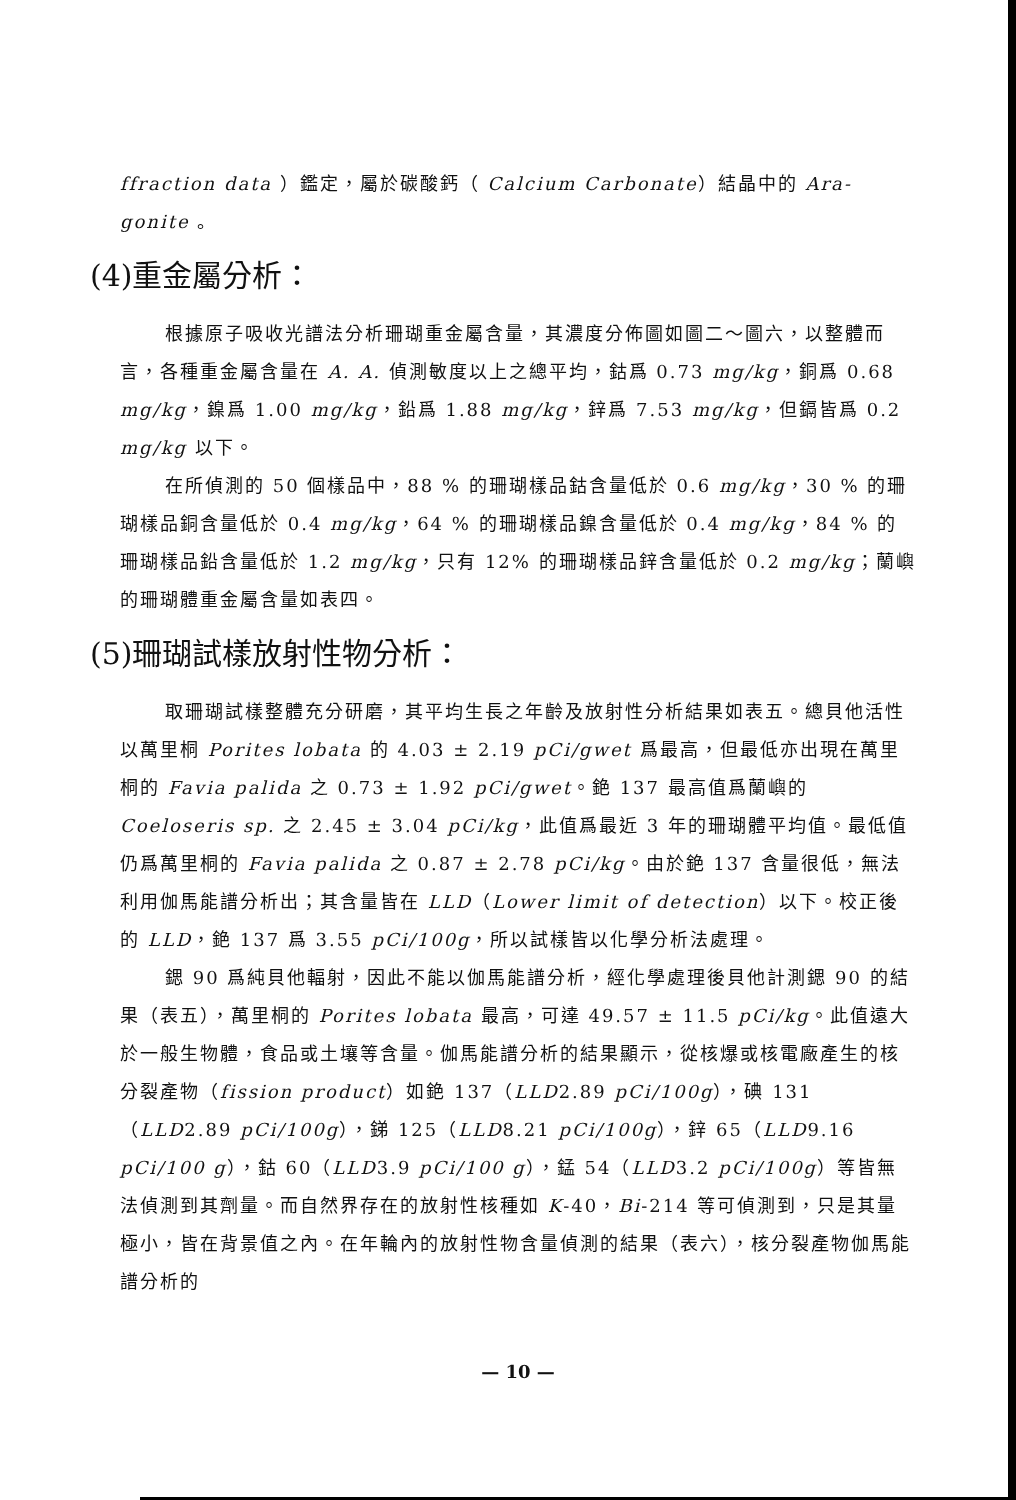ffraction data ）鑑定，屬於碳酸鈣（ Calcium Carbonate）結晶中的 Ara-gonite 。
(4)重金屬分析：
根據原子吸收光譜法分析珊瑚重金屬含量，其濃度分佈圖如圖二～圖六，以整體而言，各種重金屬含量在 A. A. 偵測敏度以上之總平均，鈷爲 0.73 mg/kg，銅爲 0.68 mg/kg，鎳爲 1.00 mg/kg，鉛爲 1.88 mg/kg，鋅爲 7.53 mg/kg，但鎘皆爲 0.2 mg/kg 以下。
在所偵測的 50 個樣品中，88 % 的珊瑚樣品鈷含量低於 0.6 mg/kg，30 % 的珊瑚樣品銅含量低於 0.4 mg/kg，64 % 的珊瑚樣品鎳含量低於 0.4 mg/kg，84 % 的珊瑚樣品鉛含量低於 1.2 mg/kg，只有 12% 的珊瑚樣品鋅含量低於 0.2 mg/kg；蘭嶼的珊瑚體重金屬含量如表四。
(5)珊瑚試樣放射性物分析：
取珊瑚試樣整體充分研磨，其平均生長之年齡及放射性分析結果如表五。總貝他活性以萬里桐 Porites lobata 的 4.03 ± 2.19 pCi/gwet 爲最高，但最低亦出現在萬里桐的 Favia palida 之 0.73 ± 1.92 pCi/gwet。銫 137 最高值爲蘭嶼的 Coeloseris sp. 之 2.45 ± 3.04 pCi/kg，此值爲最近 3 年的珊瑚體平均值。最低值仍爲萬里桐的 Favia palida 之 0.87 ± 2.78 pCi/kg。由於銫 137 含量很低，無法利用伽馬能譜分析出；其含量皆在 LLD（Lower limit of detection）以下。校正後的 LLD，銫 137 爲 3.55 pCi/100g，所以試樣皆以化學分析法處理。
鍶 90 爲純貝他輻射，因此不能以伽馬能譜分析，經化學處理後貝他計測鍶 90 的結果（表五），萬里桐的 Porites lobata 最高，可達 49.57 ± 11.5 pCi/kg。此值遠大於一般生物體，食品或土壤等含量。伽馬能譜分析的結果顯示，從核爆或核電廠產生的核分裂產物（fission product）如銫 137（LLD2.89 pCi/100g），碘 131（LLD2.89 pCi/100g），銻 125（LLD8.21 pCi/100g），鋅 65（LLD9.16 pCi/100 g），鈷 60（LLD3.9 pCi/100 g），錳 54（LLD3.2 pCi/100g）等皆無法偵測到其劑量。而自然界存在的放射性核種如 K-40，Bi-214 等可偵測到，只是其量極小，皆在背景值之內。在年輪內的放射性物含量偵測的結果（表六），核分裂產物伽馬能譜分析的
— 10 —